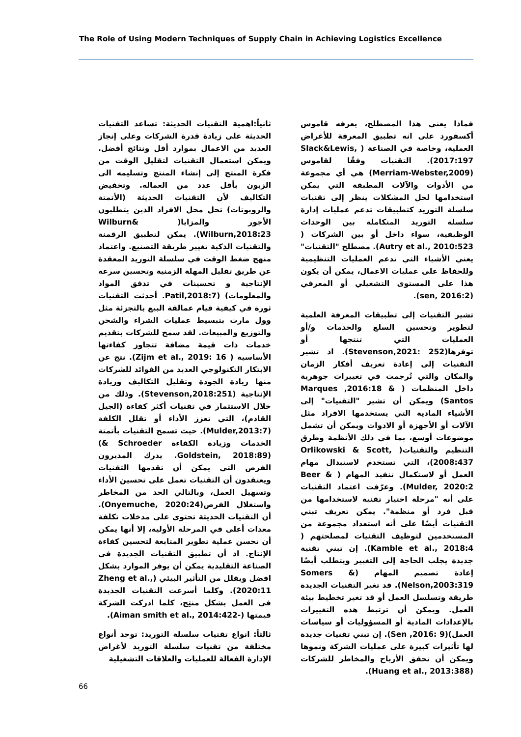The Role of Using Modern Techniques of Supply Chain in Achieving Logistics Excellence
فماذا يعني هذا المصطلح، يعرفه قاموس أكسفورد على انه تطبيق المعرفة للأغراض العملية، وخاصة في الصناعة ( Slack&Lewis, 2017:197). التقنيات وفقًا لقاموس (Merriam-Webster,2009) هي أي مجموعة من الأدوات والآلات المطبقة التي يمكن استخدامها لحل المشكلات ينظر إلى تقنيات سلسلة التوريد كتطبيقات تدعم عمليات إدارة سلسلة التوريد المتكاملة بين الوحدات الوظيفية، سواء داخل أو بين الشركات ( Autry et al., 2010:523). مصطلح "التقنيات" يعني الأشياء التي تدعم العمليات التنظيمية وللحفاظ على عمليات الاعمال، يمكن أن يكون هذا على المستوى التشغيلي أو المعرفي (sen, 2016:2).
تشير التقنيات إلى تطبيقات المعرفة العلمية لتطوير وتحسين السلع والخدمات و/أو العمليات التي تنتجها أو توفرها(Stevenson,2021: 252). اذ تشير التقنيات إلى إعادة تعريف أفكار الزمان والمكان والتي تُرجمت في تغييرات جوهرية داخل المنظمات ( Marques ,2016:18 & Santos) ويمكن أن تشير "التقنيات" إلى الأشياء المادية التي يستخدمها الافراد مثل الآلات أو الأجهزة أو الادوات ويمكن أن تشمل موضوعات أوسع، بما في ذلك الأنظمة وطرق التنظيم والتقنيات( Orlikowski & Scott, 2008:437)، التي تستخدم لاستبدال مهام العمل أو لاستكمال تنفيذ المهام ( Beer & Mulder, 2020:2). وعرّفت اعتماد التقنيات على أنه "مرحلة اختيار تقنية لاستخدامها من قبل فرد أو منظمة". يمكن تعريف تبني التقنيات أيضًا على أنه استعداد مجموعة من المستخدمين لتوظيف التقنيات لمصلحتهم ( Kamble et al., 2018:4). إن تبني تقنية جديدة يجلب الحاجة إلى التغيير ويتطلب أيضًا إعادة تصميم المهام (Somers & Nelson,2003:319). قد تغير التقنيات الجديدة طريقة وتسلسل العمل أو قد تغير تخطيط بيئة العمل. ويمكن أن ترتبط هذه التغييرات بالإعدادات المادية أو المسؤوليات أو سياسات العمل)(Sen ,2016: 9). إن تبني تقنيات جديدة لها تأثيرات كبيرة على عمليات الشركة ونموها ويمكن أن تحقق الأرباح والمخاطر للشركات (Huang et al., 2013:388).
ثانياً:اهمية التقنيات الحديثة: تساعد التقنيات الحديثة على زيادة قدرة الشركات وعلى إنجاز العديد من الاعمال بموارد أقل ونتائج أفضل. ويمكن استعمال التقنيات لتقليل الوقت من فكرة المنتج إلى إنشاء المنتج وتسليمه الى الزبون بأقل عدد من العماله. وتخفيض التكاليف لأن التقنيات الحديثة (الأتمتة والروبوتات) تحل محل الافراد الذين يتطلبون الأجور والمزايا( Wilburn& Wilburn,2018:23). يمكن لتطبيق الرقمنة والتقنيات الذكية تغيير طريقة التصنيع. واعتماد منهج ضغط الوقت في سلسلة التوريد المعقدة عن طريق تقليل المهلة الزمنية وتحسين سرعة الإنتاجية و تحسينات في تدفق المواد والمعلومات) (Patil,2018:7. أحدثت التقنيات ثورة في كيفية قيام عمالقة البيع بالتجزئة مثل وول مارت بتبسيط عمليات الشراء والشحن والتوزيع والمبيعات. لقد سمح للشركات بتقديم خدمات ذات قيمة مضافة تتجاوز كفاءتها الأساسية ( Zijm et al., 2019: 16). نتج عن الابتكار التكنولوجي العديد من الفوائد للشركات منها زيادة الجودة وتقليل التكاليف وزيادة الإنتاجية (Stevenson,2018:251). وذلك من خلال الاستثمار في تقنيات أكثر كفاءة (الجيل القادم)، التي تعزز الأداء أو تقلل الكلفة (Mulder,2013:7). حيث تسمح التقنيات بأتمتة الخدمات وزيادة الكفاءة Schroeder &) (Goldstein, 2018:89. يدرك المديرون الفرص التي يمكن أن تقدمها التقنيات ويعتقدون أن التقنيات تعمل على تحسين الأداء وتسهيل العمل، وبالتالي الحد من المخاطر واستغلال الفرص(Onyemuche, 2020:24). أن التقنيات الحديثة تحتوي على مدخلات تكلفة معدات أعلى في المرحلة الأولية، إلا أنها يمكن أن تحسن عملية تطوير المتابعة لتحسين كفاءة الإنتاج. اذ أن تطبيق التقنيات الجديدة في الصناعة التقليدية يمكن أن يوفر الموارد بشكل افضل ويقلل من التأثير البيئي (Zheng et al., 2020:11). وكلما أسرعت التقنيات الجديدة في العمل بشكل منتِج، كلما ادركت الشركة قيمتها (-Aiman smith et al., 2014:422).
ثالثاً: انواع تقنيات سلسلة التوريد: توجد أنواع مختلفة من تقنيات سلسلة التوريد لأغراض الإدارة الفعالة للعمليات والعلاقات التشغيلية
66